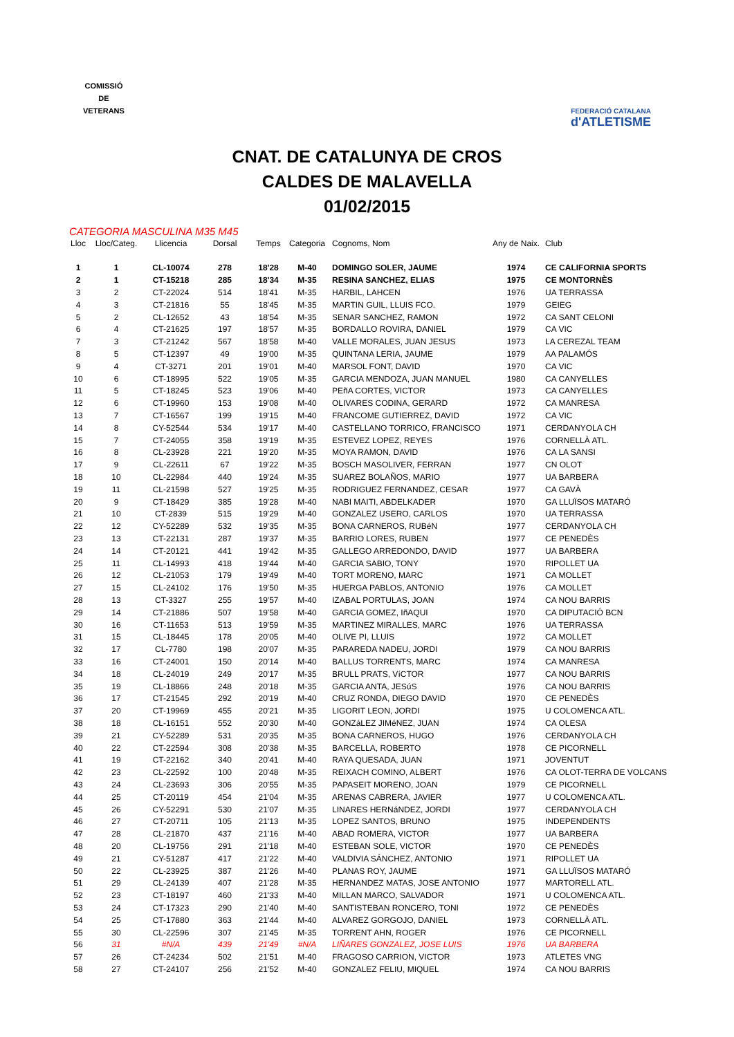COMISSIÓ
DE
VETERANS
FEDERACIÓ CATALANA
d'ATLETISME
CNAT. DE CATALUNYA DE CROS
CALDES DE MALAVELLA
01/02/2015
CATEGORIA MASCULINA M35 M45
| Lloc | Lloc/Categ. | Llicencia | Dorsal | Temps | Categoria | Cognoms, Nom | Any de Naix. | Club |
| --- | --- | --- | --- | --- | --- | --- | --- | --- |
| 1 | 1 | CL-10074 | 278 | 18'28 | M-40 | DOMINGO SOLER, JAUME | 1974 | CE CALIFORNIA SPORTS |
| 2 | 1 | CT-15218 | 285 | 18'34 | M-35 | RESINA SANCHEZ, ELIAS | 1975 | CE MONTORNÈS |
| 3 | 2 | CT-22024 | 514 | 18'41 | M-35 | HARBIL, LAHCEN | 1976 | UA TERRASSA |
| 4 | 3 | CT-21816 | 55 | 18'45 | M-35 | MARTIN GUIL, LLUIS FCO. | 1979 | GEIEG |
| 5 | 2 | CL-12652 | 43 | 18'54 | M-35 | SENAR SANCHEZ, RAMON | 1972 | CA SANT CELONI |
| 6 | 4 | CT-21625 | 197 | 18'57 | M-35 | BORDALLO ROVIRA, DANIEL | 1979 | CA VIC |
| 7 | 3 | CT-21242 | 567 | 18'58 | M-40 | VALLE MORALES, JUAN JESUS | 1973 | LA CEREZAL TEAM |
| 8 | 5 | CT-12397 | 49 | 19'00 | M-35 | QUINTANA LERIA, JAUME | 1979 | AA PALAMÓS |
| 9 | 4 | CT-3271 | 201 | 19'01 | M-40 | MARSOL FONT, DAVID | 1970 | CA VIC |
| 10 | 6 | CT-18995 | 522 | 19'05 | M-35 | GARCIA MENDOZA, JUAN MANUEL | 1980 | CA CANYELLES |
| 11 | 5 | CT-18245 | 523 | 19'06 | M-40 | PEñA CORTES, VICTOR | 1973 | CA CANYELLES |
| 12 | 6 | CT-19960 | 153 | 19'08 | M-40 | OLIVARES CODINA, GERARD | 1972 | CA MANRESA |
| 13 | 7 | CT-16567 | 199 | 19'15 | M-40 | FRANCOME GUTIERREZ, DAVID | 1972 | CA VIC |
| 14 | 8 | CY-52544 | 534 | 19'17 | M-40 | CASTELLANO TORRICO, FRANCISCO | 1971 | CERDANYOLA CH |
| 15 | 7 | CT-24055 | 358 | 19'19 | M-35 | ESTEVEZ LOPEZ, REYES | 1976 | CORNELLÀ ATL. |
| 16 | 8 | CL-23928 | 221 | 19'20 | M-35 | MOYA RAMON, DAVID | 1976 | CA LA SANSI |
| 17 | 9 | CL-22611 | 67 | 19'22 | M-35 | BOSCH MASOLIVER, FERRAN | 1977 | CN OLOT |
| 18 | 10 | CL-22984 | 440 | 19'24 | M-35 | SUAREZ BOLAÑOS, MARIO | 1977 | UA BARBERA |
| 19 | 11 | CL-21598 | 527 | 19'25 | M-35 | RODRIGUEZ FERNANDEZ, CESAR | 1977 | CA GAVÀ |
| 20 | 9 | CT-18429 | 385 | 19'28 | M-40 | NABI MAITI, ABDELKADER | 1970 | GA LLUÏSOS MATARÓ |
| 21 | 10 | CT-2839 | 515 | 19'29 | M-40 | GONZALEZ USERO, CARLOS | 1970 | UA TERRASSA |
| 22 | 12 | CY-52289 | 532 | 19'35 | M-35 | BONA CARNEROS, RUBéN | 1977 | CERDANYOLA CH |
| 23 | 13 | CT-22131 | 287 | 19'37 | M-35 | BARRIO LORES, RUBEN | 1977 | CE PENEDÈS |
| 24 | 14 | CT-20121 | 441 | 19'42 | M-35 | GALLEGO ARREDONDO, DAVID | 1977 | UA BARBERA |
| 25 | 11 | CL-14993 | 418 | 19'44 | M-40 | GARCIA SABIO, TONY | 1970 | RIPOLLET UA |
| 26 | 12 | CL-21053 | 179 | 19'49 | M-40 | TORT MORENO, MARC | 1971 | CA MOLLET |
| 27 | 15 | CL-24102 | 176 | 19'50 | M-35 | HUERGA PABLOS, ANTONIO | 1976 | CA MOLLET |
| 28 | 13 | CT-3327 | 255 | 19'57 | M-40 | IZABAL PORTULAS, JOAN | 1974 | CA NOU BARRIS |
| 29 | 14 | CT-21886 | 507 | 19'58 | M-40 | GARCIA GOMEZ, IñAQUI | 1970 | CA DIPUTACIÓ BCN |
| 30 | 16 | CT-11653 | 513 | 19'59 | M-35 | MARTINEZ MIRALLES, MARC | 1976 | UA TERRASSA |
| 31 | 15 | CL-18445 | 178 | 20'05 | M-40 | OLIVE PI, LLUIS | 1972 | CA MOLLET |
| 32 | 17 | CL-7780 | 198 | 20'07 | M-35 | PARAREDA NADEU, JORDI | 1979 | CA NOU BARRIS |
| 33 | 16 | CT-24001 | 150 | 20'14 | M-40 | BALLUS TORRENTS, MARC | 1974 | CA MANRESA |
| 34 | 18 | CL-24019 | 249 | 20'17 | M-35 | BRULL PRATS, VíCTOR | 1977 | CA NOU BARRIS |
| 35 | 19 | CL-18866 | 248 | 20'18 | M-35 | GARCIA ANTA, JESúS | 1976 | CA NOU BARRIS |
| 36 | 17 | CT-21545 | 292 | 20'19 | M-40 | CRUZ RONDA, DIEGO DAVID | 1970 | CE PENEDÈS |
| 37 | 20 | CT-19969 | 455 | 20'21 | M-35 | LIGORIT LEON, JORDI | 1975 | U COLOMENCA ATL. |
| 38 | 18 | CL-16151 | 552 | 20'30 | M-40 | GONZáLEZ JIMéNEZ, JUAN | 1974 | CA OLESA |
| 39 | 21 | CY-52289 | 531 | 20'35 | M-35 | BONA CARNEROS, HUGO | 1976 | CERDANYOLA CH |
| 40 | 22 | CT-22594 | 308 | 20'38 | M-35 | BARCELLA, ROBERTO | 1978 | CE PICORNELL |
| 41 | 19 | CT-22162 | 340 | 20'41 | M-40 | RAYA QUESADA, JUAN | 1971 | JOVENTUT |
| 42 | 23 | CL-22592 | 100 | 20'48 | M-35 | REIXACH COMINO, ALBERT | 1976 | CA OLOT-TERRA DE VOLCANS |
| 43 | 24 | CL-23693 | 306 | 20'55 | M-35 | PAPASEIT MORENO, JOAN | 1979 | CE PICORNELL |
| 44 | 25 | CT-20119 | 454 | 21'04 | M-35 | ARENAS CABRERA, JAVIER | 1977 | U COLOMENCA ATL. |
| 45 | 26 | CY-52291 | 530 | 21'07 | M-35 | LINARES HERNáNDEZ, JORDI | 1977 | CERDANYOLA CH |
| 46 | 27 | CT-20711 | 105 | 21'13 | M-35 | LOPEZ SANTOS, BRUNO | 1975 | INDEPENDENTS |
| 47 | 28 | CL-21870 | 437 | 21'16 | M-40 | ABAD ROMERA, VICTOR | 1977 | UA BARBERA |
| 48 | 20 | CL-19756 | 291 | 21'18 | M-40 | ESTEBAN SOLE, VICTOR | 1970 | CE PENEDÈS |
| 49 | 21 | CY-51287 | 417 | 21'22 | M-40 | VALDIVIA SÁNCHEZ, ANTONIO | 1971 | RIPOLLET UA |
| 50 | 22 | CL-23925 | 387 | 21'26 | M-40 | PLANAS ROY, JAUME | 1971 | GA LLUÏSOS MATARÓ |
| 51 | 29 | CL-24139 | 407 | 21'28 | M-35 | HERNANDEZ MATAS, JOSE ANTONIO | 1977 | MARTORELL ATL. |
| 52 | 23 | CT-18197 | 460 | 21'33 | M-40 | MILLAN MARCO, SALVADOR | 1971 | U COLOMENCA ATL. |
| 53 | 24 | CT-17323 | 290 | 21'40 | M-40 | SANTISTEBAN RONCERO, TONI | 1972 | CE PENEDÈS |
| 54 | 25 | CT-17880 | 363 | 21'44 | M-40 | ALVAREZ GORGOJO, DANIEL | 1973 | CORNELLÀ ATL. |
| 55 | 30 | CL-22596 | 307 | 21'45 | M-35 | TORRENT AHN, ROGER | 1976 | CE PICORNELL |
| 56 | 31 | #N/A | 439 | 21'49 | #N/A | LIÑARES GONZALEZ, JOSE LUIS | 1976 | UA BARBERA |
| 57 | 26 | CT-24234 | 502 | 21'51 | M-40 | FRAGOSO CARRION, VICTOR | 1973 | ATLETES VNG |
| 58 | 27 | CT-24107 | 256 | 21'52 | M-40 | GONZALEZ FELIU, MIQUEL | 1974 | CA NOU BARRIS |